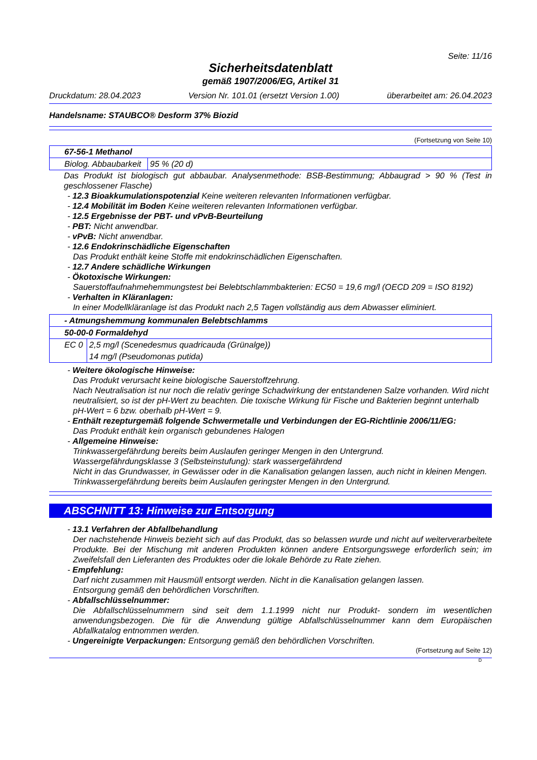Seite: 11/16
Sicherheitsdatenblatt
gemäß 1907/2006/EG, Artikel 31
Druckdatum: 28.04.2023 Version Nr. 101.01 (ersetzt Version 1.00) überarbeitet am: 26.04.2023
Handelsname: STAUBCO® Desform 37% Biozid
(Fortsetzung von Seite 10)
| 67-56-1 Methanol | |
| Biolog. Abbaubarkeit | 95 % (20 d) |
Das Produkt ist biologisch gut abbaubar. Analysenmethode: BSB-Bestimmung; Abbaugrad > 90 % (Test in geschlossener Flasche)
- 12.3 Bioakkumulationspotenzial Keine weiteren relevanten Informationen verfügbar.
- 12.4 Mobilität im Boden Keine weiteren relevanten Informationen verfügbar.
- 12.5 Ergebnisse der PBT- und vPvB-Beurteilung
- PBT: Nicht anwendbar.
- vPvB: Nicht anwendbar.
- 12.6 Endokrinschädliche Eigenschaften
Das Produkt enthält keine Stoffe mit endokrinschädlichen Eigenschaften.
- 12.7 Andere schädliche Wirkungen
- Ökotoxische Wirkungen:
Sauerstoffaufnahmehemmungstest bei Belebtschlammbakterien: EC50 = 19,6 mg/l (OECD 209 = ISO 8192)
- Verhalten in Kläranlagen:
In einer Modellkläranlage ist das Produkt nach 2,5 Tagen vollständig aus dem Abwasser eliminiert.
| - Atmungshemmung kommunalen Belebtschlamms | |
| 50-00-0 Formaldehyd | |
| EC 0 | 2,5 mg/l (Scenedesmus quadricauda (Grünalge)) |
| | 14 mg/l (Pseudomonas putida) |
- Weitere ökologische Hinweise:
Das Produkt verursacht keine biologische Sauerstoffzehrung.
Nach Neutralisation ist nur noch die relativ geringe Schadwirkung der entstandenen Salze vorhanden. Wird nicht neutralisiert, so ist der pH-Wert zu beachten. Die toxische Wirkung für Fische und Bakterien beginnt unterhalb pH-Wert = 6 bzw. oberhalb pH-Wert = 9.
- Enthält rezepturgemäß folgende Schwermetalle und Verbindungen der EG-Richtlinie 2006/11/EG:
Das Produkt enthält kein organisch gebundenes Halogen
- Allgemeine Hinweise:
Trinkwassergefährdung bereits beim Auslaufen geringer Mengen in den Untergrund.
Wassergefährdungsklasse 3 (Selbsteinstufung): stark wassergefährdend
Nicht in das Grundwasser, in Gewässer oder in die Kanalisation gelangen lassen, auch nicht in kleinen Mengen.
Trinkwassergefährdung bereits beim Auslaufen geringster Mengen in den Untergrund.
ABSCHNITT 13: Hinweise zur Entsorgung
- 13.1 Verfahren der Abfallbehandlung
Der nachstehende Hinweis bezieht sich auf das Produkt, das so belassen wurde und nicht auf weiterverarbeitete Produkte. Bei der Mischung mit anderen Produkten können andere Entsorgungswege erforderlich sein; im Zweifelsfall den Lieferanten des Produktes oder die lokale Behörde zu Rate ziehen.
- Empfehlung:
Darf nicht zusammen mit Hausmüll entsorgt werden. Nicht in die Kanalisation gelangen lassen.
Entsorgung gemäß den behördlichen Vorschriften.
- Abfallschlüsselnummer:
Die Abfallschlüsselnummern sind seit dem 1.1.1999 nicht nur Produkt- sondern im wesentlichen anwendungsbezogen. Die für die Anwendung gültige Abfallschlüsselnummer kann dem Europäischen Abfallkatalog entnommen werden.
- Ungereinigte Verpackungen: Entsorgung gemäß den behördlichen Vorschriften.
(Fortsetzung auf Seite 12)
D